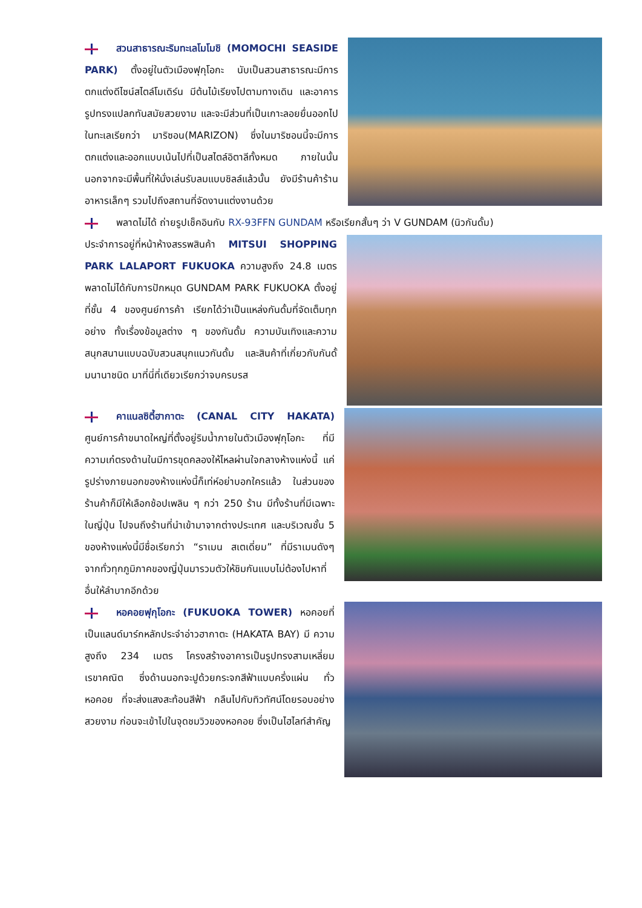สวนสาธารณะริมทะเลโมโมชิ (MOMOCHI SEASIDE PARK) ตั้งอยู่ในตัวเมืองฟุกุโอกะ นับเป็นสวนสาธารณะมีการตกแต่งดีไซน์สไตล์โมเดิร์น มีต้นไม้เรียงไปตามทางเดิน และอาคารรูปทรงแปลกทันสมัยสวยงาม และจะมีส่วนที่เป็นเกาะลอยยื่นออกไปในทะเลเรียกว่า มาริซอน(MARIZON) ซึ่งในมาริซอนนี้จะมีการตกแต่งและออกแบบเน้นไปที่เป็นสไตล์อิตาลีทั้งหมด ภายในนั้นนอกจากจะมีพื้นที่ให้นั่งเล่นรับลมแบบชิลล์แล้วนั้น ยังมีร้านค้าร้านอาหารเล็กๆ รวมไปถึงสถานที่จัดงานแต่งงานด้วย
พลาดไม่ได้ ถ่ายรูปเช็คอินกับ RX-93FFN GUNDAM หรือเรียกสั้นๆ ว่า V GUNDAM (นิวกันดั้ม)
ประจำการอยู่ที่หน้าห้างสรรพสินค้า MITSUI SHOPPING PARK LALAPORT FUKUOKA ความสูงถึง 24.8 เมตร พลาดไม่ได้กับการปักหมุด GUNDAM PARK FUKUOKA ตั้งอยู่ที่ชั้น 4 ของศูนย์การค้า เรียกได้ว่าเป็นแหล่งกันดั้มที่จัดเต็มทุกอย่าง ทั้งเรื่องข้อมูลต่าง ๆ ของกันดั้ม ความบันเทิงและความสนุกสนานแบบฉบับสวนสนุกแนวกันดั้ม และสินค้าที่เกี่ยวกับกันดั้มนานาชนิด มาที่นี่ที่เดียวเรียกว่าจบครบรส
คาแนลซิตี้ฮากาตะ (CANAL CITY HAKATA) ศูนย์การค้าขนาดใหญ่ที่ตั้งอยู่ริมน้ำภายในตัวเมืองฟุกุโอกะ ที่มีความเก๋ตรงด้านในมีการขุดคลองให้ไหลผ่านใจกลางห้างแห่งนี้ แค่รูปร่างภายนอกของห้างแห่งนี้ก็เท่ห์อย่าบอกใครแล้ว ในส่วนของร้านค้าก็มีให้เลือกช้อปเพลิน ๆ กว่า 250 ร้าน มีทั้งร้านที่มีเฉพาะในญี่ปุ่น ไปจนถึงร้านที่นำเข้ามาจากต่างประเทศ และบริเวณชั้น 5 ของห้างแห่งนี้มีชื่อเรียกว่า “ราเมน สเตเดี่ยม” ที่มีราเมนดังๆ จากทั่วทุกภูมิภาคของญี่ปุ่นมารวมตัวให้ชิมกันแบบไม่ต้องไปหาที่อื่นให้ลำบากอีกด้วย
หอคอยฟุกุโอกะ (FUKUOKA TOWER) หอคอยที่เป็นแลนด์มาร์กหลักประจำอ่าวฮากาตะ (HAKATA BAY) มี ความสูงถึง 234 เมตร โครงสร้างอาคารเป็นรูปทรงสามเหลี่ยมเรขาคณิต ซึ่งด้านนอกจะปูด้วยกระจกสีฟ้าแบบครึ่งแผ่น ทั่วหอคอย ที่จะส่งแสงสะท้อนสีฟ้า กลืนไปกับทิวทัศน์โดยรอบอย่างสวยงาม ก่อนจะเข้าไปในจุดชมวิวของหอคอย ซึ่งเป็นไฮไลท์สำคัญ